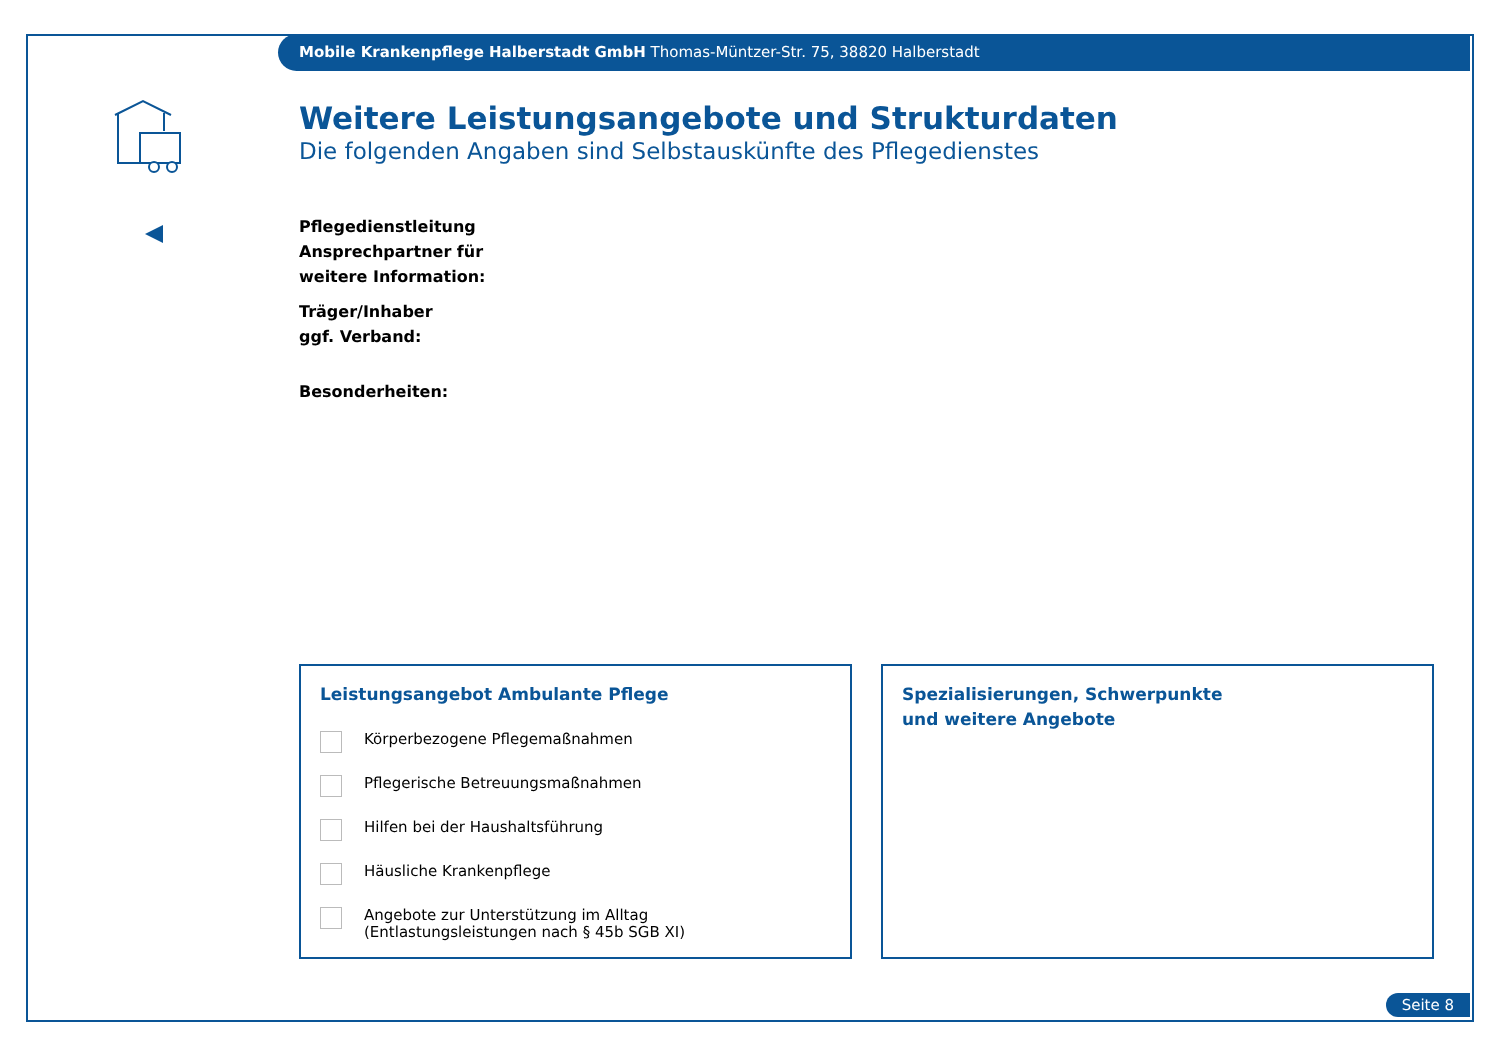Mobile Krankenpflege Halberstadt GmbH Thomas-Müntzer-Str. 75, 38820 Halberstadt
Weitere Leistungsangebote und Strukturdaten
Die folgenden Angaben sind Selbstauskünfte des Pflegedienstes
Pflegedienstleitung
Ansprechpartner für
weitere Information:
Träger/Inhaber
ggf. Verband:
Besonderheiten:
Leistungsangebot Ambulante Pflege
Körperbezogene Pflegemaßnahmen
Pflegerische Betreuungsmaßnahmen
Hilfen bei der Haushaltsführung
Häusliche Krankenpflege
Angebote zur Unterstützung im Alltag
(Entlastungsleistungen nach § 45b SGB XI)
Spezialisierungen, Schwerpunkte
und weitere Angebote
Seite 8